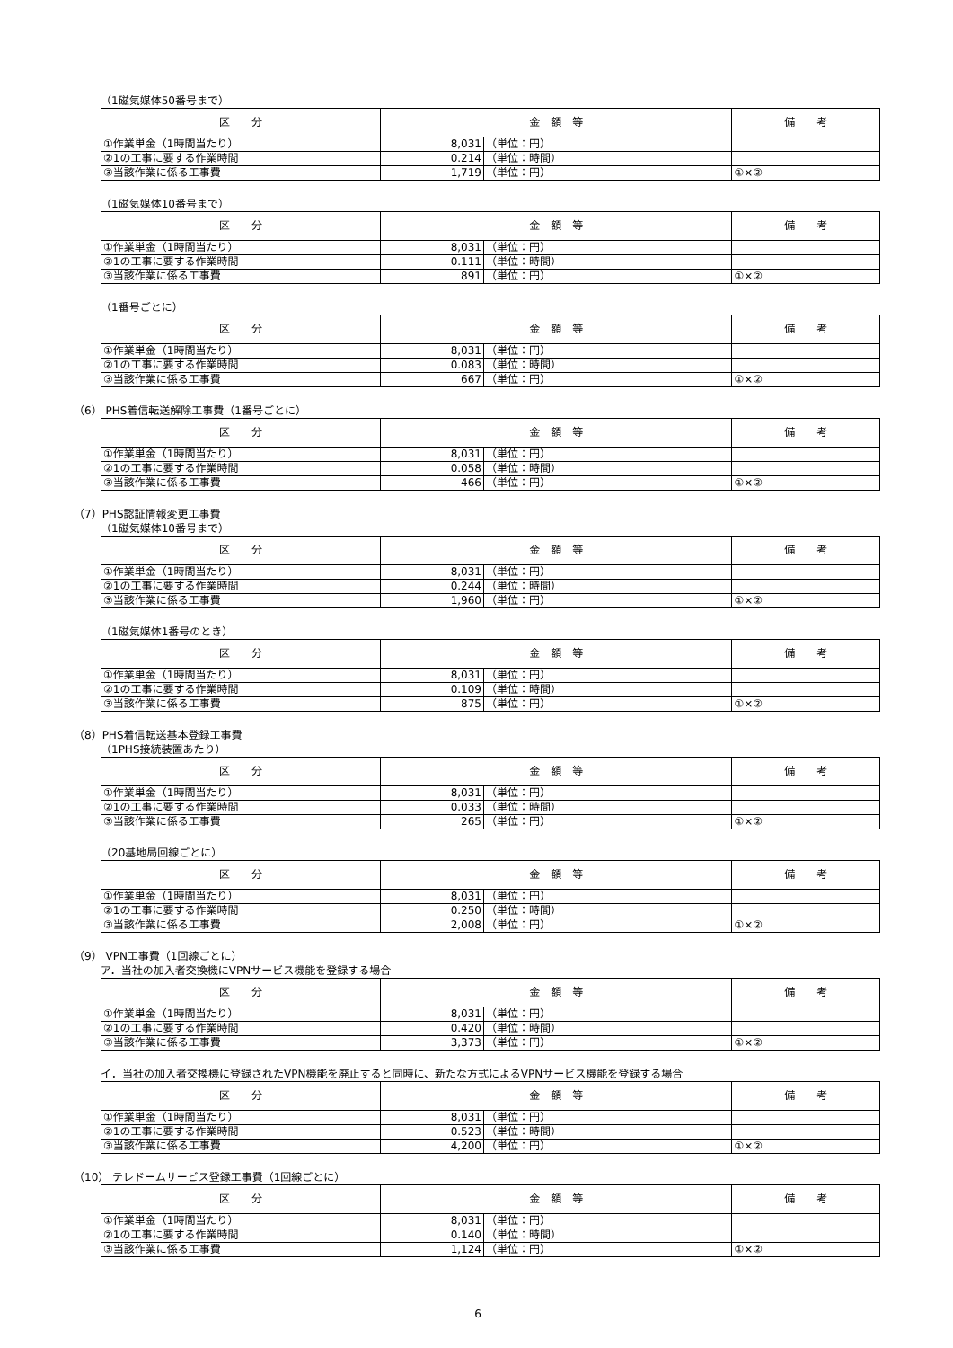（1磁気媒体50番号まで）
| 区 分 | 金 額 等 | | 備 考 |
| --- | --- | --- | --- |
| ①作業単金（1時間当たり） | 8,031 | （単位：円） | |
| ②1の工事に要する作業時間 | 0.214 | （単位：時間） | |
| ③当該作業に係る工事費 | 1,719 | （単位：円） | ①×② |
（1磁気媒体10番号まで）
| 区 分 | 金 額 等 | | 備 考 |
| --- | --- | --- | --- |
| ①作業単金（1時間当たり） | 8,031 | （単位：円） | |
| ②1の工事に要する作業時間 | 0.111 | （単位：時間） | |
| ③当該作業に係る工事費 | 891 | （単位：円） | ①×② |
（1番号ごとに）
| 区 分 | 金 額 等 | | 備 考 |
| --- | --- | --- | --- |
| ①作業単金（1時間当たり） | 8,031 | （単位：円） | |
| ②1の工事に要する作業時間 | 0.083 | （単位：時間） | |
| ③当該作業に係る工事費 | 667 | （単位：円） | ①×② |
（6） PHS着信転送解除工事費（1番号ごとに）
| 区 分 | 金 額 等 | | 備 考 |
| --- | --- | --- | --- |
| ①作業単金（1時間当たり） | 8,031 | （単位：円） | |
| ②1の工事に要する作業時間 | 0.058 | （単位：時間） | |
| ③当該作業に係る工事費 | 466 | （単位：円） | ①×② |
（7）PHS認証情報変更工事費
（1磁気媒体10番号まで）
| 区 分 | 金 額 等 | | 備 考 |
| --- | --- | --- | --- |
| ①作業単金（1時間当たり） | 8,031 | （単位：円） | |
| ②1の工事に要する作業時間 | 0.244 | （単位：時間） | |
| ③当該作業に係る工事費 | 1,960 | （単位：円） | ①×② |
（1磁気媒体1番号のとき）
| 区 分 | 金 額 等 | | 備 考 |
| --- | --- | --- | --- |
| ①作業単金（1時間当たり） | 8,031 | （単位：円） | |
| ②1の工事に要する作業時間 | 0.109 | （単位：時間） | |
| ③当該作業に係る工事費 | 875 | （単位：円） | ①×② |
（8）PHS着信転送基本登録工事費
（1PHS接続装置あたり）
| 区 分 | 金 額 等 | | 備 考 |
| --- | --- | --- | --- |
| ①作業単金（1時間当たり） | 8,031 | （単位：円） | |
| ②1の工事に要する作業時間 | 0.033 | （単位：時間） | |
| ③当該作業に係る工事費 | 265 | （単位：円） | ①×② |
（20基地局回線ごとに）
| 区 分 | 金 額 等 | | 備 考 |
| --- | --- | --- | --- |
| ①作業単金（1時間当たり） | 8,031 | （単位：円） | |
| ②1の工事に要する作業時間 | 0.250 | （単位：時間） | |
| ③当該作業に係る工事費 | 2,008 | （単位：円） | ①×② |
（9） VPN工事費（1回線ごとに）
ア．当社の加入者交換機にVPNサービス機能を登録する場合
| 区 分 | 金 額 等 | | 備 考 |
| --- | --- | --- | --- |
| ①作業単金（1時間当たり） | 8,031 | （単位：円） | |
| ②1の工事に要する作業時間 | 0.420 | （単位：時間） | |
| ③当該作業に係る工事費 | 3,373 | （単位：円） | ①×② |
イ．当社の加入者交換機に登録されたVPN機能を廃止すると同時に、新たな方式によるVPNサービス機能を登録する場合
| 区 分 | 金 額 等 | | 備 考 |
| --- | --- | --- | --- |
| ①作業単金（1時間当たり） | 8,031 | （単位：円） | |
| ②1の工事に要する作業時間 | 0.523 | （単位：時間） | |
| ③当該作業に係る工事費 | 4,200 | （単位：円） | ①×② |
（10） テレドームサービス登録工事費（1回線ごとに）
| 区 分 | 金 額 等 | | 備 考 |
| --- | --- | --- | --- |
| ①作業単金（1時間当たり） | 8,031 | （単位：円） | |
| ②1の工事に要する作業時間 | 0.140 | （単位：時間） | |
| ③当該作業に係る工事費 | 1,124 | （単位：円） | ①×② |
6